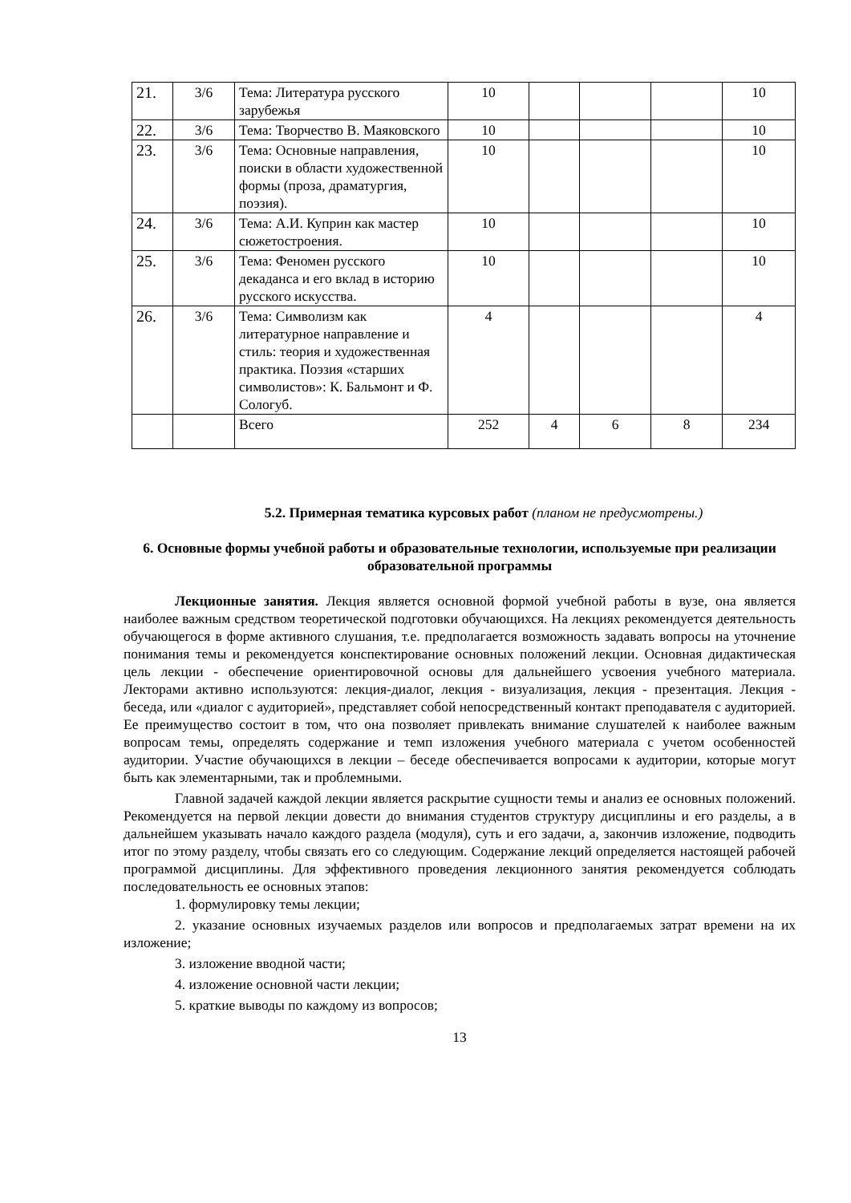| 21. | 3/6 | Тема: Литература русского зарубежья | 10 | | | | 10 |
| 22. | 3/6 | Тема: Творчество В. Маяковского | 10 | | | | 10 |
| 23. | 3/6 | Тема: Основные направления, поиски в области художественной формы (проза, драматургия, поэзия). | 10 | | | | 10 |
| 24. | 3/6 | Тема: А.И. Куприн как мастер сюжетостроения. | 10 | | | | 10 |
| 25. | 3/6 | Тема: Феномен русского декаданса и его вклад в историю русского искусства. | 10 | | | | 10 |
| 26. | 3/6 | Тема: Символизм как литературное направление и стиль: теория и художественная практика. Поэзия «старших символистов»: К. Бальмонт и Ф. Сологуб. | 4 | | | | 4 |
| | | Всего | 252 | 4 | 6 | 8 | 234 |
5.2. Примерная тематика курсовых работ (планом не предусмотрены.)
6. Основные формы учебной работы и образовательные технологии, используемые при реализации образовательной программы
Лекционные занятия. Лекция является основной формой учебной работы в вузе, она является наиболее важным средством теоретической подготовки обучающихся. На лекциях рекомендуется деятельность обучающегося в форме активного слушания, т.е. предполагается возможность задавать вопросы на уточнение понимания темы и рекомендуется конспектирование основных положений лекции. Основная дидактическая цель лекции - обеспечение ориентировочной основы для дальнейшего усвоения учебного материала. Лекторами активно используются: лекция-диалог, лекция - визуализация, лекция - презентация. Лекция - беседа, или «диалог с аудиторией», представляет собой непосредственный контакт преподавателя с аудиторией. Ее преимущество состоит в том, что она позволяет привлекать внимание слушателей к наиболее важным вопросам темы, определять содержание и темп изложения учебного материала с учетом особенностей аудитории. Участие обучающихся в лекции – беседе обеспечивается вопросами к аудитории, которые могут быть как элементарными, так и проблемными.
Главной задачей каждой лекции является раскрытие сущности темы и анализ ее основных положений. Рекомендуется на первой лекции довести до внимания студентов структуру дисциплины и его разделы, а в дальнейшем указывать начало каждого раздела (модуля), суть и его задачи, а, закончив изложение, подводить итог по этому разделу, чтобы связать его со следующим. Содержание лекций определяется настоящей рабочей программой дисциплины. Для эффективного проведения лекционного занятия рекомендуется соблюдать последовательность ее основных этапов:
1. формулировку темы лекции;
2. указание основных изучаемых разделов или вопросов и предполагаемых затрат времени на их изложение;
3. изложение вводной части;
4. изложение основной части лекции;
5. краткие выводы по каждому из вопросов;
13